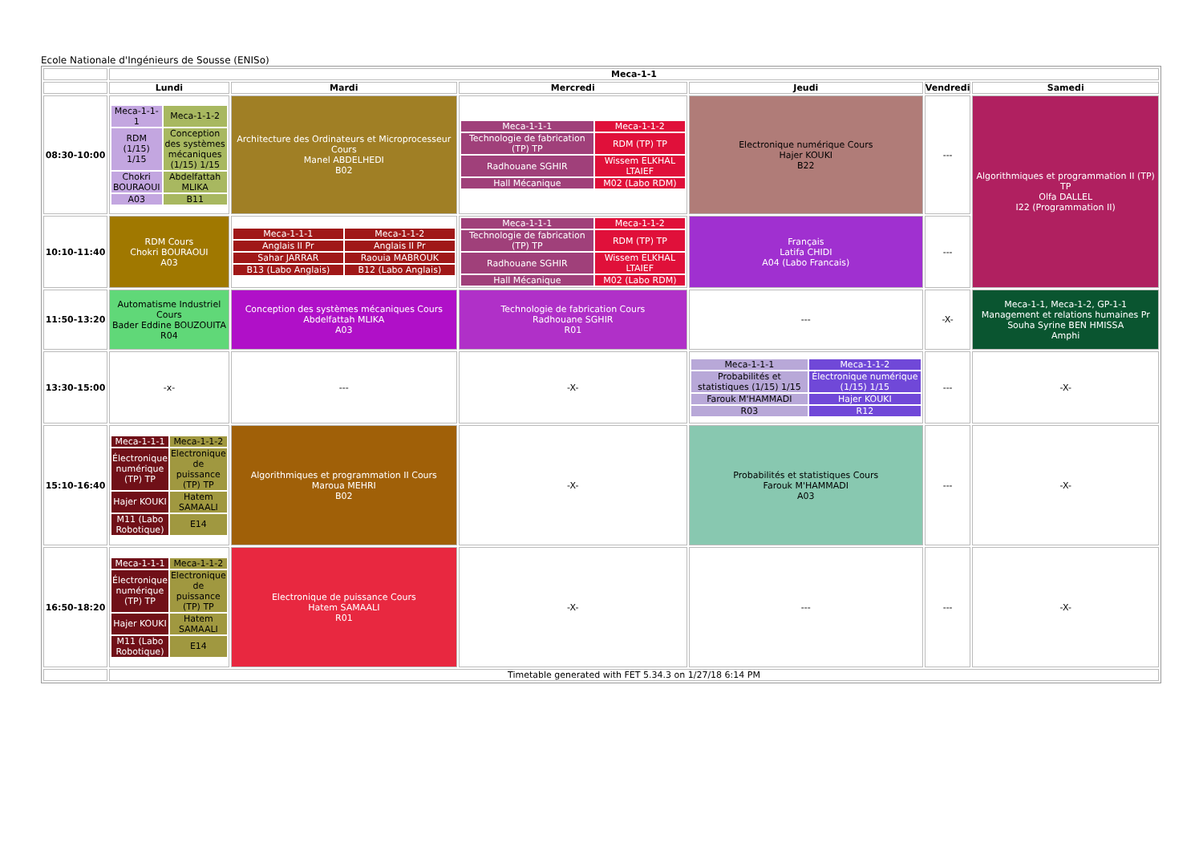Ecole Nationale d'Ingénieurs de Sousse (ENISo)
| | Meca-1-1 | | | | | |
| --- | --- | --- | --- | --- | --- | --- |
| | Lundi | Mardi | Mercredi | Jeudi | Vendredi | Samedi |
| 08:30-10:00 | / Meca-1-1-1 / Meca-1-1-2 / / RDM (1/15) 1/15 / Conception des systèmes mécaniques (1/15) 1/15 / / Chokri BOURAOUI / Abdelfattah MLIKA / / A03 / B11 / | Architecture des Ordinateurs et Microprocesseur Cours Manel ABDELHEDI B02 | / Meca-1-1-1 / Meca-1-1-2 / / Technologie de fabrication (TP) TP / RDM (TP) TP / / Radhouane SGHIR / Wissem ELKHAL LTAIEF / / Hall Mécanique / M02 (Labo RDM) / | Electronique numérique Cours Hajer KOUKI B22 | --- | Algorithmiques et programmation II (TP) TP Olfa DALLEL I22 (Programmation II) |
| 10:10-11:40 | RDM Cours Chokri BOURAOUI A03 | / Meca-1-1-1 / Meca-1-1-2 / / Anglais II Pr / Anglais II Pr / / Sahar JARRAR / Raouia MABROUK / / B13 (Labo Anglais) / B12 (Labo Anglais) / | / Meca-1-1-1 / Meca-1-1-2 / / Technologie de fabrication (TP) TP / RDM (TP) TP / / Radhouane SGHIR / Wissem ELKHAL LTAIEF / / Hall Mécanique / M02 (Labo RDM) / | Français Latifa CHIDI A04 (Labo Francais) | --- | |
| 11:50-13:20 | Automatisme Industriel Cours Bader Eddine BOUZOUITA R04 | Conception des systèmes mécaniques Cours Abdelfattah MLIKA A03 | Technologie de fabrication Cours Radhouane SGHIR R01 | --- | -X- | Meca-1-1, Meca-1-2, GP-1-1 Management et relations humaines Pr Souha Syrine BEN HMISSA Amphi |
| 13:30-15:00 | -x- | --- | -X- | / Meca-1-1-1 / Meca-1-1-2 / / Probabilités et statistiques (1/15) 1/15 / Électronique numérique (1/15) 1/15 / / Farouk M'HAMMADI / Hajer KOUKI / / R03 / R12 / | --- | -X- |
| 15:10-16:40 | / Meca-1-1-1 / Meca-1-1-2 / / Électronique numérique (TP) TP / Electronique de puissance (TP) TP / / Hajer KOUKI / Hatem SAMAALI / / M11 (Labo Robotique) / E14 / | Algorithmiques et programmation II Cours Maroua MEHRI B02 | -X- | Probabilités et statistiques Cours Farouk M'HAMMADI A03 | --- | -X- |
| 16:50-18:20 | / Meca-1-1-1 / Meca-1-1-2 / / Électronique numérique (TP) TP / Electronique de puissance (TP) TP / / Hajer KOUKI / Hatem SAMAALI / / M11 (Labo Robotique) / E14 / | Electronique de puissance Cours Hatem SAMAALI R01 | -X- | --- | --- | -X- |
| | Timetable generated with FET 5.34.3 on 1/27/18 6:14 PM | | | | | |